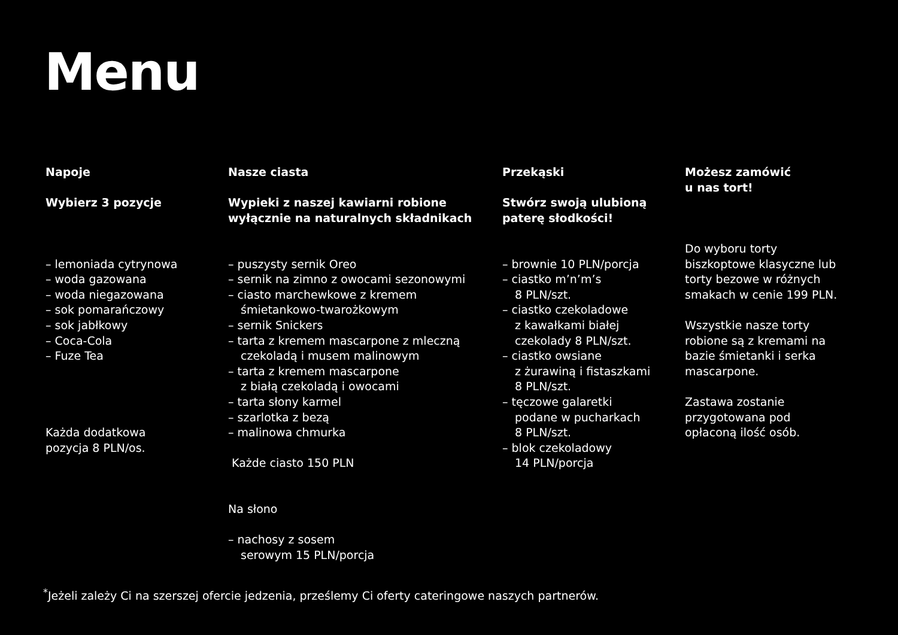Menu
Napoje
Wybierz 3 pozycje
– lemoniada cytrynowa
– woda gazowana
– woda niegazowana
– sok pomarańczowy
– sok jabłkowy
– Coca-Cola
– Fuze Tea
Każda dodatkowa
pozycja 8 PLN/os.
Nasze ciasta
Wypieki z naszej kawiarni robione
wyłącznie na naturalnych składnikach
– puszysty sernik Oreo
– sernik na zimno z owocami sezonowymi
– ciasto marchewkowe z kremem
śmietankowo-twarożkowym
– sernik Snickers
– tarta z kremem mascarpone z mleczną
czekoladą i musem malinowym
– tarta z kremem mascarpone
z białą czekoladą i owocami
– tarta słony karmel
– szarlotka z bezą
– malinowa chmurka
Każde ciasto 150 PLN
Na słono
– nachosy z sosem
serowym 15 PLN/porcja
Przekąski
Stwórz swoją ulubioną
paterę słodkości!
– brownie 10 PLN/porcja
– ciastko m’n’m’s
8 PLN/szt.
– ciastko czekoladowe
z kawałkami białej
czekolady 8 PLN/szt.
– ciastko owsiane
z żurawiną i fistaszkami
8 PLN/szt.
– tęczowe galaretki
podane w pucharkach
8 PLN/szt.
– blok czekoladowy
14 PLN/porcja
Możesz zamówić
u nas tort!
Do wyboru torty
biszkoptowe klasyczne lub
torty bezowe w różnych
smakach w cenie 199 PLN.
Wszystkie nasze torty
robione są z kremami na
bazie śmietanki i serka
mascarpone.
Zastawa zostanie
przygotowana pod
opłaconą ilość osób.
<sup>*</sup> Jeżeli zależy Ci na szerszej ofercie jedzenia, prześlemy Ci oferty cateringowe naszych partnerów.